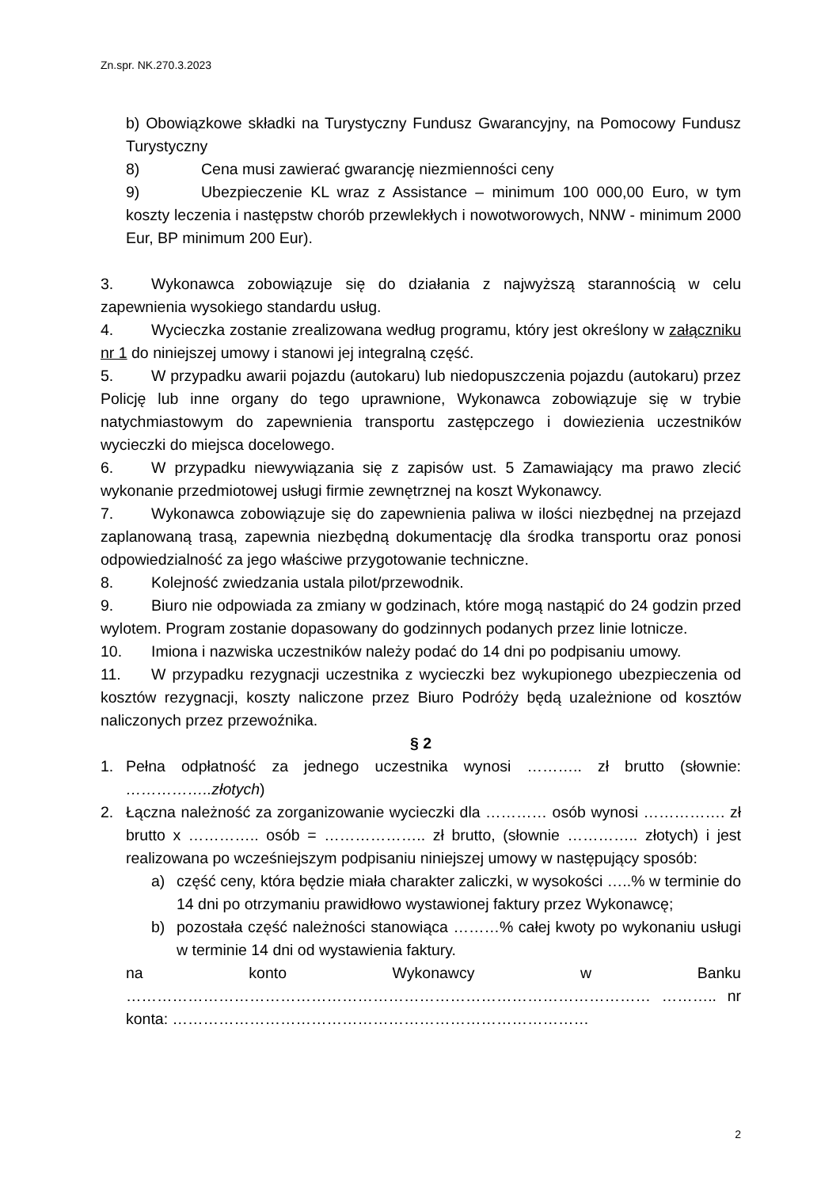Zn.spr. NK.270.3.2023
b) Obowiązkowe składki na Turystyczny Fundusz Gwarancyjny, na Pomocowy Fundusz Turystyczny
8) Cena musi zawierać gwarancję niezmienności ceny
9) Ubezpieczenie KL wraz z Assistance – minimum 100 000,00 Euro, w tym koszty leczenia i następstw chorób przewlekłych i nowotworowych, NNW - minimum 2000 Eur, BP minimum 200 Eur).
3. Wykonawca zobowiązuje się do działania z najwyższą starannością w celu zapewnienia wysokiego standardu usług.
4. Wycieczka zostanie zrealizowana według programu, który jest określony w załączniku nr 1 do niniejszej umowy i stanowi jej integralną część.
5. W przypadku awarii pojazdu (autokaru) lub niedopuszczenia pojazdu (autokaru) przez Policję lub inne organy do tego uprawnione, Wykonawca zobowiązuje się w trybie natychmiastowym do zapewnienia transportu zastępczego i dowiezienia uczestników wycieczki do miejsca docelowego.
6. W przypadku niewywiązania się z zapisów ust. 5 Zamawiający ma prawo zlecić wykonanie przedmiotowej usługi firmie zewnętrznej na koszt Wykonawcy.
7. Wykonawca zobowiązuje się do zapewnienia paliwa w ilości niezbędnej na przejazd zaplanowaną trasą, zapewnia niezbędną dokumentację dla środka transportu oraz ponosi odpowiedzialność za jego właściwe przygotowanie techniczne.
8. Kolejność zwiedzania ustala pilot/przewodnik.
9. Biuro nie odpowiada za zmiany w godzinach, które mogą nastąpić do 24 godzin przed wylotem. Program zostanie dopasowany do godzinnych podanych przez linie lotnicze.
10. Imiona i nazwiska uczestników należy podać do 14 dni po podpisaniu umowy.
11. W przypadku rezygnacji uczestnika z wycieczki bez wykupionego ubezpieczenia od kosztów rezygnacji, koszty naliczone przez Biuro Podróży będą uzależnione od kosztów naliczonych przez przewoźnika.
§ 2
1. Pełna odpłatność za jednego uczestnika wynosi ……….. zł brutto (słownie: ……………..złotych)
2. Łączna należność za zorganizowanie wycieczki dla ………… osób wynosi ……………. zł brutto x ………….. osób = ……………….. zł brutto, (słownie ………….. złotych) i jest realizowana po wcześniejszym podpisaniu niniejszej umowy w następujący sposób:
a) część ceny, która będzie miała charakter zaliczki, w wysokości …..% w terminie do 14 dni po otrzymaniu prawidłowo wystawionej faktury przez Wykonawcę;
b) pozostała część należności stanowiąca ………% całej kwoty po wykonaniu usługi w terminie 14 dni od wystawienia faktury.
na konto Wykonawcy w Banku
………………………………………………………………………………………… ……….. nr konta: ………………………………………………………………………
2